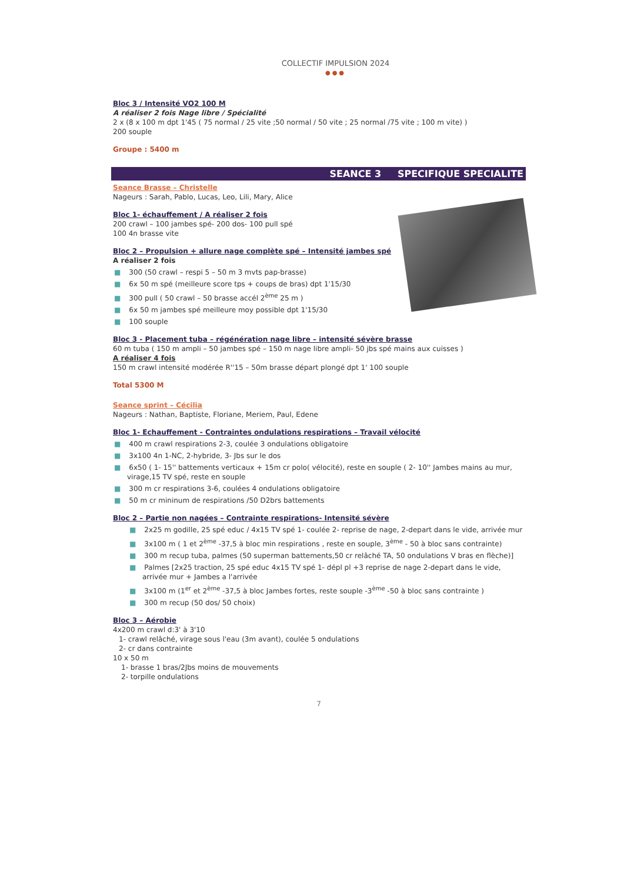COLLECTIF IMPULSION 2024
●●●
Bloc 3 / Intensité VO2 100 M
A réaliser 2 fois Nage libre / Spécialité
2 x (8 x 100 m dpt 1'45 ( 75 normal / 25 vite ;50 normal / 50 vite ; 25 normal /75 vite ; 100 m vite) )
200 souple
Groupe : 5400 m
SEANCE 3 SPECIFIQUE SPECIALITE
Seance Brasse – Christelle
Nageurs : Sarah, Pablo, Lucas, Leo, Lili, Mary, Alice
Bloc 1- échauffement / A réaliser 2 fois
200 crawl – 100 jambes spé- 200 dos- 100 pull spé
100 4n brasse vite
Bloc 2 – Propulsion + allure nage complète spé – Intensité jambes spé
A réaliser 2 fois
■ 300 (50 crawl – respi 5 – 50 m 3 mvts pap-brasse)
■ 6x 50 m spé (meilleure score tps + coups de bras) dpt 1'15/30
■ 300 pull ( 50 crawl – 50 brasse accél 2<sup>ème</sup> 25 m )
■ 6x 50 m jambes spé meilleure moy possible dpt 1'15/30
■ 100 souple
Bloc 3 - Placement tuba – régénération nage libre – intensité sévère brasse
60 m tuba ( 150 m ampli – 50 jambes spé – 150 m nage libre ampli- 50 jbs spé mains aux cuisses )
A réaliser 4 fois
150 m crawl intensité modérée R''15 – 50m brasse départ plongé dpt 1' 100 souple
Total 5300 M
Seance sprint – Cécilia
Nageurs : Nathan, Baptiste, Floriane, Meriem, Paul, Edene
Bloc 1- Echauffement - Contraintes ondulations respirations – Travail vélocité
■ 400 m crawl respirations 2-3, coulée 3 ondulations obligatoire
■ 3x100 4n 1-NC, 2-hybride, 3- Jbs sur le dos
■ 6x50 ( 1- 15'' battements verticaux + 15m cr polo( vélocité), reste en souple ( 2- 10'' Jambes mains au mur, virage,15 TV spé, reste en souple
■ 300 m cr respirations 3-6, coulées 4 ondulations obligatoire
■ 50 m cr mininum de respirations /50 D2brs battements
Bloc 2 – Partie non nagées – Contrainte respirations- Intensité sévère
■ 2x25 m godille, 25 spé educ / 4x15 TV spé 1- coulée 2- reprise de nage, 2-depart dans le vide, arrivée mur
■ 3x100 m ( 1 et 2<sup>ème</sup> -37,5 à bloc min respirations , reste en souple, 3<sup>ème</sup> - 50 à bloc sans contrainte)
■ 300 m recup tuba, palmes (50 superman battements,50 cr relâché TA, 50 ondulations V bras en flèche)]
■ Palmes [2x25 traction, 25 spé educ 4x15 TV spé 1- dépl pl +3 reprise de nage 2-depart dans le vide, arrivée mur + Jambes a l'arrivée
■ 3x100 m (1<sup>er</sup> et 2<sup>ème</sup> -37,5 à bloc Jambes fortes, reste souple -3<sup>ème</sup> -50 à bloc sans contrainte )
■ 300 m recup (50 dos/ 50 choix)
Bloc 3 – Aérobie
4x200 m crawl d:3' à 3'10
1- crawl relâché, virage sous l'eau (3m avant), coulée 5 ondulations
2- cr dans contrainte
10 x 50 m
1- brasse 1 bras/2Jbs moins de mouvements
2- torpille ondulations
7